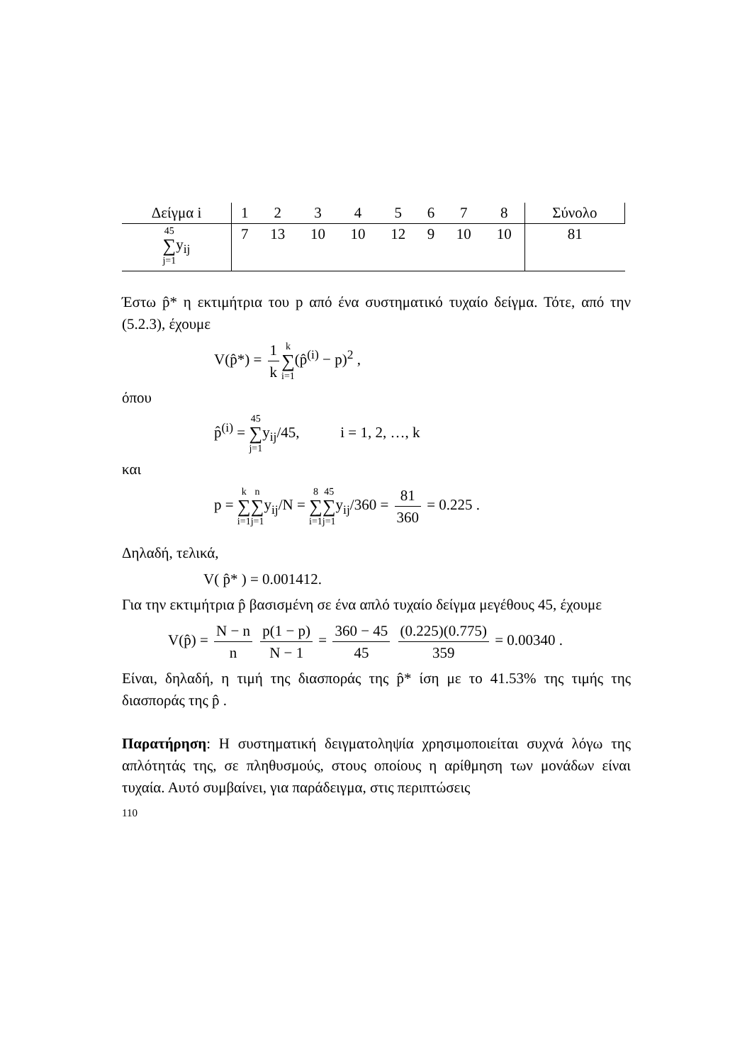| Δείγμα i | 1 | 2 | 3 | 4 | 5 | 6 | 7 | 8 | Σύνολο |
| --- | --- | --- | --- | --- | --- | --- | --- | --- | --- |
| 45 ∑ j=1 y<sub>ij</sub> | 7 | 13 | 10 | 10 | 12 | 9 | 10 | 10 | 81 |
Έστω p̂* η εκτιμήτρια του p από ένα συστηματικό τυχαίο δείγμα. Τότε, από την (5.2.3), έχουμε
V(p̂*) = 1 k k ∑ i=1(p̂<sup>(i)</sup> − p)<sup>2</sup> ,
όπου
p̂<sup>(i)</sup> = 45 ∑ j=1y<sub>ij</sub>/45, i = 1, 2, …, k
και
p = k ∑ i=1 n ∑ j=1y<sub>ij</sub>/N = 8 ∑ i=145 ∑ j=1y<sub>ij</sub>/360 = 81 360 = 0.225 .
Δηλαδή, τελικά,
V( p̂* ) = 0.001412.
Για την εκτιμήτρια p̂ βασισμένη σε ένα απλό τυχαίο δείγμα μεγέθους 45, έχουμε
V(p̂) = N − n n p(1 − p) N − 1 = 360 − 45 45 (0.225)(0.775) 359 = 0.00340 .
Είναι, δηλαδή, η τιμή της διασποράς της p̂* ίση με το 41.53% της τιμής της διασποράς της p̂ .
Παρατήρηση: Η συστηματική δειγματοληψία χρησιμοποιείται συχνά λόγω της απλότητάς της, σε πληθυσμούς, στους οποίους η αρίθμηση των μονάδων είναι τυχαία. Αυτό συμβαίνει, για παράδειγμα, στις περιπτώσεις
110